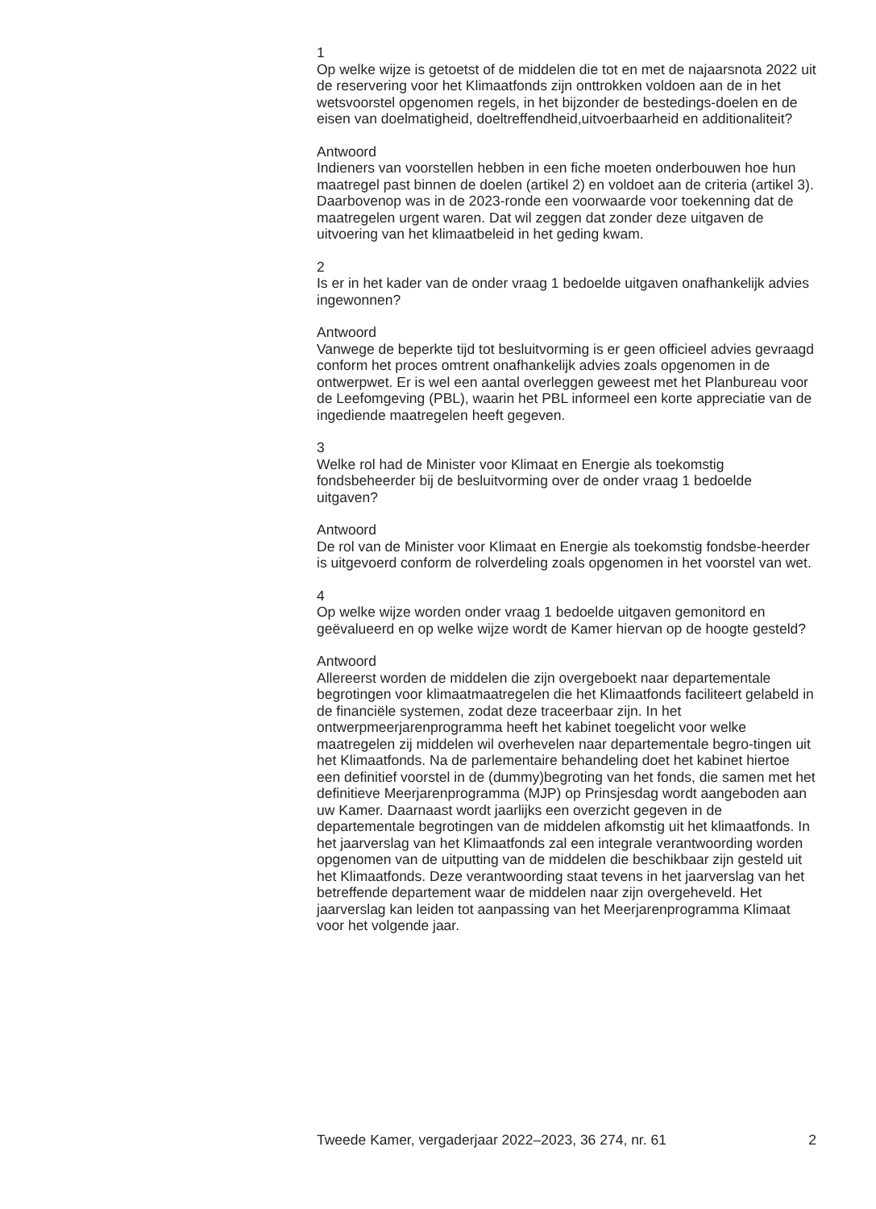1
Op welke wijze is getoetst of de middelen die tot en met de najaarsnota 2022 uit de reservering voor het Klimaatfonds zijn onttrokken voldoen aan de in het wetsvoorstel opgenomen regels, in het bijzonder de bestedings-doelen en de eisen van doelmatigheid, doeltreffendheid,uitvoerbaarheid en additionaliteit?
Antwoord
Indieners van voorstellen hebben in een fiche moeten onderbouwen hoe hun maatregel past binnen de doelen (artikel 2) en voldoet aan de criteria (artikel 3). Daarbovenop was in de 2023-ronde een voorwaarde voor toekenning dat de maatregelen urgent waren. Dat wil zeggen dat zonder deze uitgaven de uitvoering van het klimaatbeleid in het geding kwam.
2
Is er in het kader van de onder vraag 1 bedoelde uitgaven onafhankelijk advies ingewonnen?
Antwoord
Vanwege de beperkte tijd tot besluitvorming is er geen officieel advies gevraagd conform het proces omtrent onafhankelijk advies zoals opgenomen in de ontwerpwet. Er is wel een aantal overleggen geweest met het Planbureau voor de Leefomgeving (PBL), waarin het PBL informeel een korte appreciatie van de ingediende maatregelen heeft gegeven.
3
Welke rol had de Minister voor Klimaat en Energie als toekomstig fondsbeheerder bij de besluitvorming over de onder vraag 1 bedoelde uitgaven?
Antwoord
De rol van de Minister voor Klimaat en Energie als toekomstig fondsbe-heerder is uitgevoerd conform de rolverdeling zoals opgenomen in het voorstel van wet.
4
Op welke wijze worden onder vraag 1 bedoelde uitgaven gemonitord en geëvalueerd en op welke wijze wordt de Kamer hiervan op de hoogte gesteld?
Antwoord
Allereerst worden de middelen die zijn overgeboekt naar departementale begrotingen voor klimaatmaatregelen die het Klimaatfonds faciliteert gelabeld in de financiële systemen, zodat deze traceerbaar zijn. In het ontwerpmeerjarenprogramma heeft het kabinet toegelicht voor welke maatregelen zij middelen wil overhevelen naar departementale begro-tingen uit het Klimaatfonds. Na de parlementaire behandeling doet het kabinet hiertoe een definitief voorstel in de (dummy)begroting van het fonds, die samen met het definitieve Meerjarenprogramma (MJP) op Prinsjesdag wordt aangeboden aan uw Kamer. Daarnaast wordt jaarlijks een overzicht gegeven in de departementale begrotingen van de middelen afkomstig uit het klimaatfonds. In het jaarverslag van het Klimaatfonds zal een integrale verantwoording worden opgenomen van de uitputting van de middelen die beschikbaar zijn gesteld uit het Klimaatfonds. Deze verantwoording staat tevens in het jaarverslag van het betreffende departement waar de middelen naar zijn overgeheveld. Het jaarverslag kan leiden tot aanpassing van het Meerjarenprogramma Klimaat voor het volgende jaar.
Tweede Kamer, vergaderjaar 2022–2023, 36 274, nr. 61 2